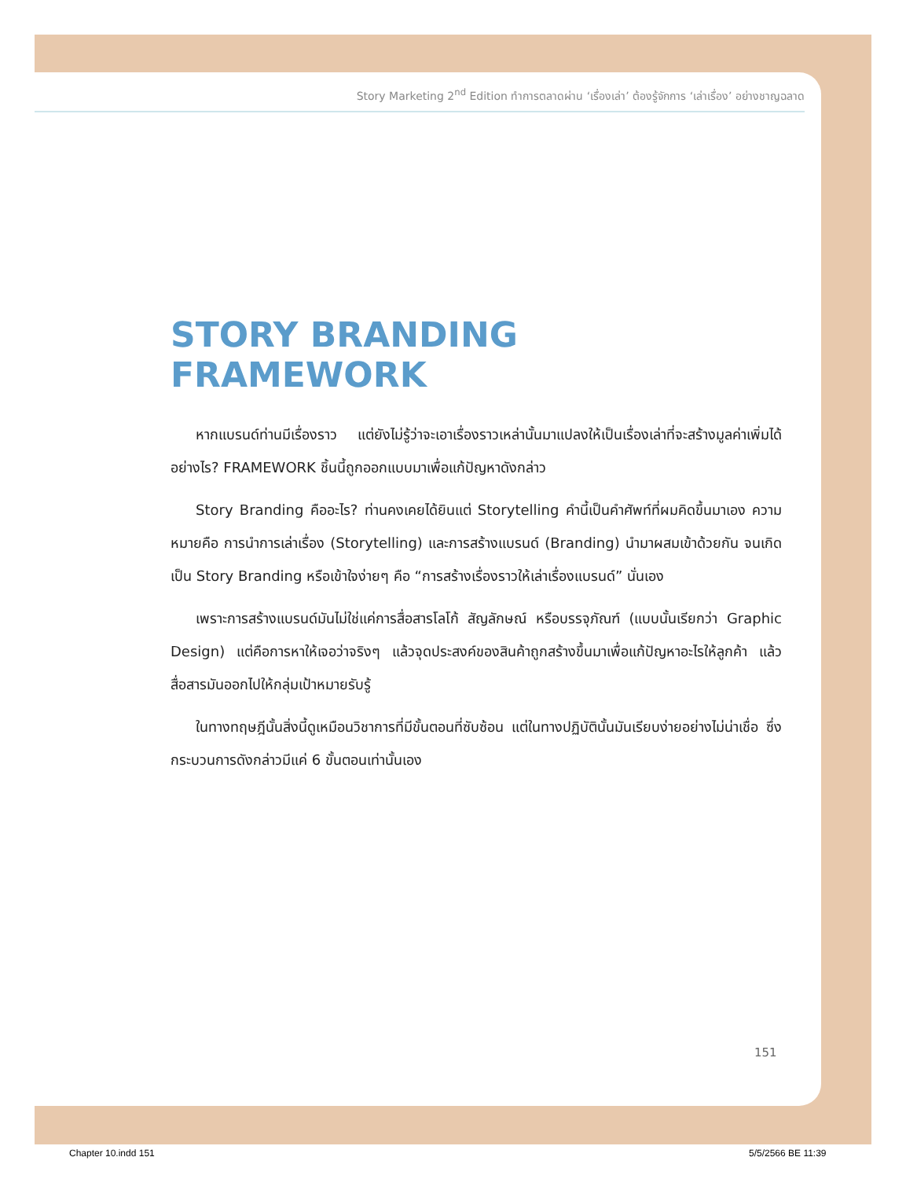Story Marketing 2<sup>nd</sup> Edition ทำการตลาดผ่าน ‘เรื่องเล่า’ ต้องรู้จักการ ‘เล่าเรื่อง’ อย่างชาญฉลาด
STORY BRANDING FRAMEWORK
หากแบรนด์ท่านมีเรื่องราว แต่ยังไม่รู้ว่าจะเอาเรื่องราวเหล่านั้นมาแปลงให้เป็นเรื่องเล่าที่จะสร้างมูลค่าเพิ่มได้อย่างไร? FRAMEWORK ชิ้นนี้ถูกออกแบบมาเพื่อแก้ปัญหาดังกล่าว
Story Branding คืออะไร? ท่านคงเคยได้ยินแต่ Storytelling คำนี้เป็นคำศัพท์ที่ผมคิดขึ้นมาเอง ความหมายคือ การนำการเล่าเรื่อง (Storytelling) และการสร้างแบรนด์ (Branding) นำมาผสมเข้าด้วยกัน จนเกิดเป็น Story Branding หรือเข้าใจง่ายๆ คือ “การสร้างเรื่องราวให้เล่าเรื่องแบรนด์” นั่นเอง
เพราะการสร้างแบรนด์มันไม่ใช่แค่การสื่อสารโลโก้ สัญลักษณ์ หรือบรรจุภัณฑ์ (แบบนั้นเรียกว่า Graphic Design) แต่คือการหาให้เจอว่าจริงๆ แล้วจุดประสงค์ของสินค้าถูกสร้างขึ้นมาเพื่อแก้ปัญหาอะไรให้ลูกค้า แล้วสื่อสารมันออกไปให้กลุ่มเป้าหมายรับรู้
ในทางทฤษฎีนั้นสิ่งนี้ดูเหมือนวิชาการที่มีขั้นตอนที่ซับซ้อน แต่ในทางปฏิบัตินั้นมันเรียบง่ายอย่างไม่น่าเชื่อ ซึ่งกระบวนการดังกล่าวมีแค่ 6 ขั้นตอนเท่านั้นเอง
151
Chapter 10.indd 151 5/5/2566 BE 11:39